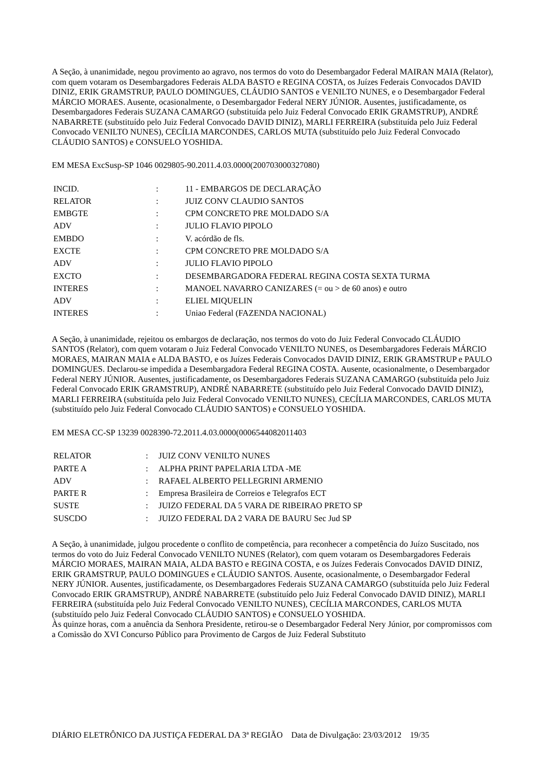A Seção, à unanimidade, negou provimento ao agravo, nos termos do voto do Desembargador Federal MAIRAN MAIA (Relator), com quem votaram os Desembargadores Federais ALDA BASTO e REGINA COSTA, os Juízes Federais Convocados DAVID DINIZ, ERIK GRAMSTRUP, PAULO DOMINGUES, CLÁUDIO SANTOS e VENILTO NUNES, e o Desembargador Federal MÁRCIO MORAES. Ausente, ocasionalmente, o Desembargador Federal NERY JÚNIOR. Ausentes, justificadamente, os Desembargadores Federais SUZANA CAMARGO (substituída pelo Juiz Federal Convocado ERIK GRAMSTRUP), ANDRÉ NABARRETE (substituído pelo Juiz Federal Convocado DAVID DINIZ), MARLI FERREIRA (substituída pelo Juiz Federal Convocado VENILTO NUNES), CECÍLIA MARCONDES, CARLOS MUTA (substituído pelo Juiz Federal Convocado CLÁUDIO SANTOS) e CONSUELO YOSHIDA.
EM MESA ExcSusp-SP 1046 0029805-90.2011.4.03.0000(200703000327080)
| INCID. | : | 11 - EMBARGOS DE DECLARAÇÃO |
| RELATOR | : | JUIZ CONV CLAUDIO SANTOS |
| EMBGTE | : | CPM CONCRETO PRE MOLDADO S/A |
| ADV | : | JULIO FLAVIO PIPOLO |
| EMBDO | : | V. acórdão de fls. |
| EXCTE | : | CPM CONCRETO PRE MOLDADO S/A |
| ADV | : | JULIO FLAVIO PIPOLO |
| EXCTO | : | DESEMBARGADORA FEDERAL REGINA COSTA SEXTA TURMA |
| INTERES | : | MANOEL NAVARRO CANIZARES (= ou > de 60 anos) e outro |
| ADV | : | ELIEL MIQUELIN |
| INTERES | : | Uniao Federal (FAZENDA NACIONAL) |
A Seção, à unanimidade, rejeitou os embargos de declaração, nos termos do voto do Juiz Federal Convocado CLÁUDIO SANTOS (Relator), com quem votaram o Juiz Federal Convocado VENILTO NUNES, os Desembargadores Federais MÁRCIO MORAES, MAIRAN MAIA e ALDA BASTO, e os Juízes Federais Convocados DAVID DINIZ, ERIK GRAMSTRUP e PAULO DOMINGUES. Declarou-se impedida a Desembargadora Federal REGINA COSTA. Ausente, ocasionalmente, o Desembargador Federal NERY JÚNIOR. Ausentes, justificadamente, os Desembargadores Federais SUZANA CAMARGO (substituída pelo Juiz Federal Convocado ERIK GRAMSTRUP), ANDRÉ NABARRETE (substituído pelo Juiz Federal Convocado DAVID DINIZ), MARLI FERREIRA (substituída pelo Juiz Federal Convocado VENILTO NUNES), CECÍLIA MARCONDES, CARLOS MUTA (substituído pelo Juiz Federal Convocado CLÁUDIO SANTOS) e CONSUELO YOSHIDA.
EM MESA CC-SP 13239 0028390-72.2011.4.03.0000(0006544082011403
| RELATOR | : | JUIZ CONV VENILTO NUNES |
| PARTE A | : | ALPHA PRINT PAPELARIA LTDA -ME |
| ADV | : | RAFAEL ALBERTO PELLEGRINI ARMENIO |
| PARTE R | : | Empresa Brasileira de Correios e Telegrafos ECT |
| SUSTE | : | JUIZO FEDERAL DA 5 VARA DE RIBEIRAO PRETO SP |
| SUSCDO | : | JUIZO FEDERAL DA 2 VARA DE BAURU Sec Jud SP |
A Seção, à unanimidade, julgou procedente o conflito de competência, para reconhecer a competência do Juízo Suscitado, nos termos do voto do Juiz Federal Convocado VENILTO NUNES (Relator), com quem votaram os Desembargadores Federais MÁRCIO MORAES, MAIRAN MAIA, ALDA BASTO e REGINA COSTA, e os Juízes Federais Convocados DAVID DINIZ, ERIK GRAMSTRUP, PAULO DOMINGUES e CLÁUDIO SANTOS. Ausente, ocasionalmente, o Desembargador Federal NERY JÚNIOR. Ausentes, justificadamente, os Desembargadores Federais SUZANA CAMARGO (substituída pelo Juiz Federal Convocado ERIK GRAMSTRUP), ANDRÉ NABARRETE (substituído pelo Juiz Federal Convocado DAVID DINIZ), MARLI FERREIRA (substituída pelo Juiz Federal Convocado VENILTO NUNES), CECÍLIA MARCONDES, CARLOS MUTA (substituído pelo Juiz Federal Convocado CLÁUDIO SANTOS) e CONSUELO YOSHIDA.
Às quinze horas, com a anuência da Senhora Presidente, retirou-se o Desembargador Federal Nery Júnior, por compromissos com a Comissão do XVI Concurso Público para Provimento de Cargos de Juiz Federal Substituto
DIÁRIO ELETRÔNICO DA JUSTIÇA FEDERAL DA 3ª REGIÃO Data de Divulgação: 23/03/2012 19/35